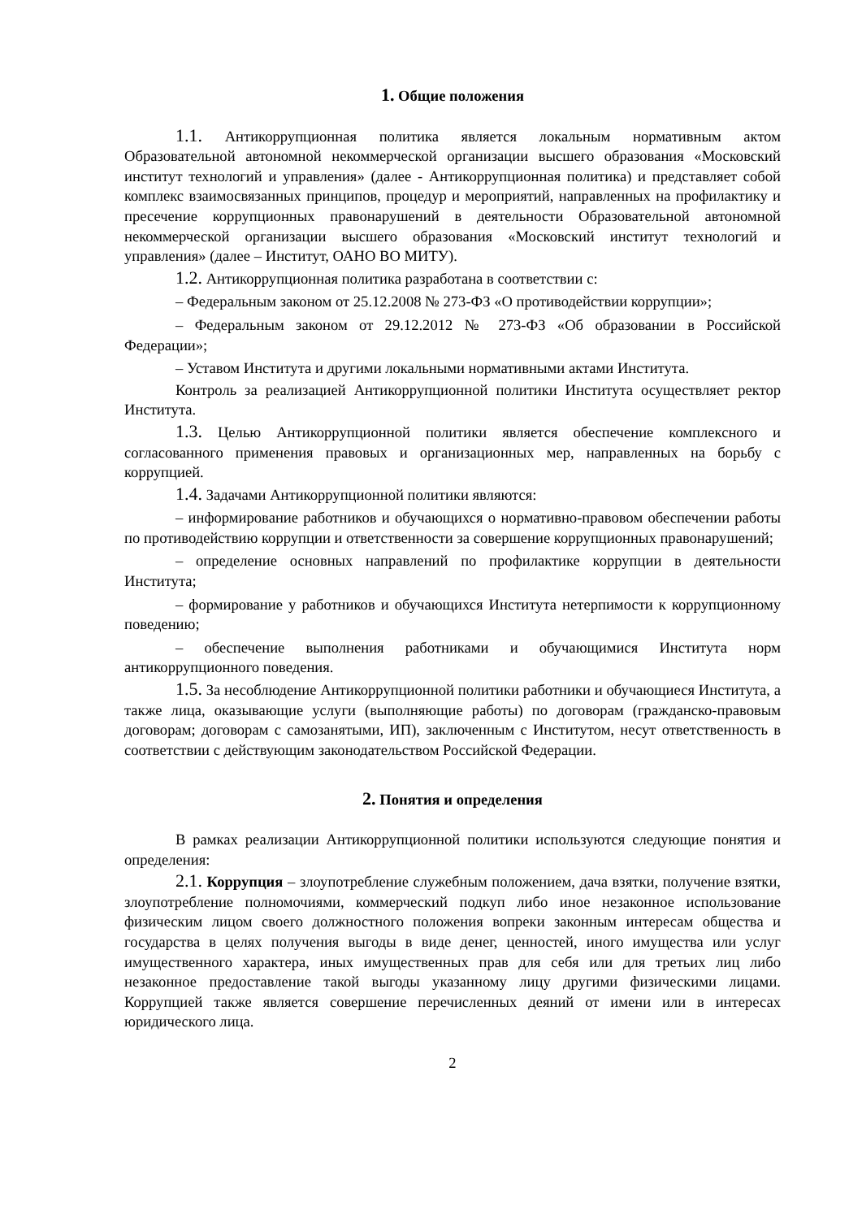1. Общие положения
1.1. Антикоррупционная политика является локальным нормативным актом Образовательной автономной некоммерческой организации высшего образования «Московский институт технологий и управления» (далее - Антикоррупционная политика) и представляет собой комплекс взаимосвязанных принципов, процедур и мероприятий, направленных на профилактику и пресечение коррупционных правонарушений в деятельности Образовательной автономной некоммерческой организации высшего образования «Московский институт технологий и управления» (далее – Институт, ОАНО ВО МИТУ).
1.2. Антикоррупционная политика разработана в соответствии с:
– Федеральным законом от 25.12.2008 № 273-ФЗ «О противодействии коррупции»;
– Федеральным законом от 29.12.2012 № 273-ФЗ «Об образовании в Российской Федерации»;
– Уставом Института и другими локальными нормативными актами Института.
Контроль за реализацией Антикоррупционной политики Института осуществляет ректор Института.
1.3. Целью Антикоррупционной политики является обеспечение комплексного и согласованного применения правовых и организационных мер, направленных на борьбу с коррупцией.
1.4. Задачами Антикоррупционной политики являются:
– информирование работников и обучающихся о нормативно-правовом обеспечении работы по противодействию коррупции и ответственности за совершение коррупционных правонарушений;
– определение основных направлений по профилактике коррупции в деятельности Института;
– формирование у работников и обучающихся Института нетерпимости к коррупционному поведению;
– обеспечение выполнения работниками и обучающимися Института норм антикоррупционного поведения.
1.5. За несоблюдение Антикоррупционной политики работники и обучающиеся Института, а также лица, оказывающие услуги (выполняющие работы) по договорам (гражданско-правовым договорам; договорам с самозанятыми, ИП), заключенным с Институтом, несут ответственность в соответствии с действующим законодательством Российской Федерации.
2. Понятия и определения
В рамках реализации Антикоррупционной политики используются следующие понятия и определения:
2.1. Коррупция – злоупотребление служебным положением, дача взятки, получение взятки, злоупотребление полномочиями, коммерческий подкуп либо иное незаконное использование физическим лицом своего должностного положения вопреки законным интересам общества и государства в целях получения выгоды в виде денег, ценностей, иного имущества или услуг имущественного характера, иных имущественных прав для себя или для третьих лиц либо незаконное предоставление такой выгоды указанному лицу другими физическими лицами. Коррупцией также является совершение перечисленных деяний от имени или в интересах юридического лица.
2